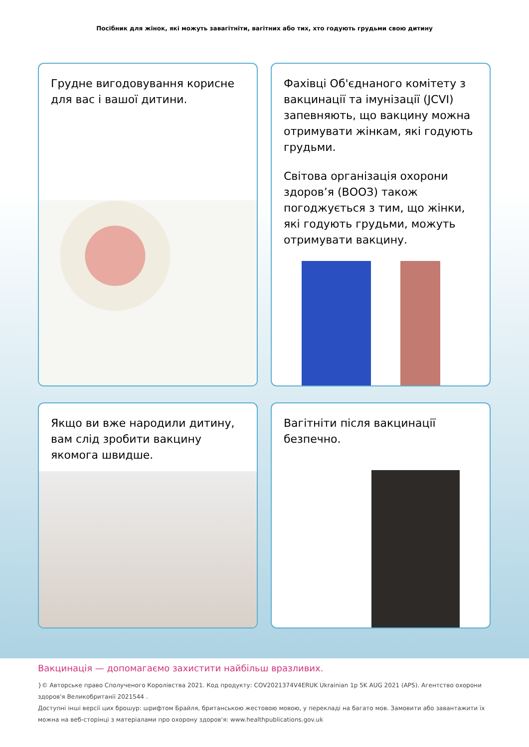Посібник для жінок, які можуть завагітніти, вагітних або тих, хто годують грудьми свою дитину
Грудне вигодовування корисне для вас і вашої дитини.
Фахівці Об'єднаного комітету з вакцинації та імунізації (JCVI) запевняють, що вакцину можна отримувати жінкам, які годують грудьми.
Світова організація охорони здоров’я (ВООЗ) також погоджується з тим, що жінки, які годують грудьми, можуть отримувати вакцину.
Якщо ви вже народили дитину, вам слід зробити вакцину якомога швидше.
Вагітніти після вакцинації безпечно.
Вакцинація — допомагаємо захистити найбільш вразливих.
}© Авторське право Сполученого Королівства 2021. Код продукту: COV2021374V4ERUK Ukrainian 1p 5K AUG 2021 (APS). Агентство охорони здоров'я Великобританії 2021544 .
Доступні інші версії цих брошур: шрифтом Брайля, британською жестовою мовою, у перекладі на багато мов. Замовити або завантажити їх можна на веб-сторінці з матеріалами про охорону здоров'я: www.healthpublications.gov.uk